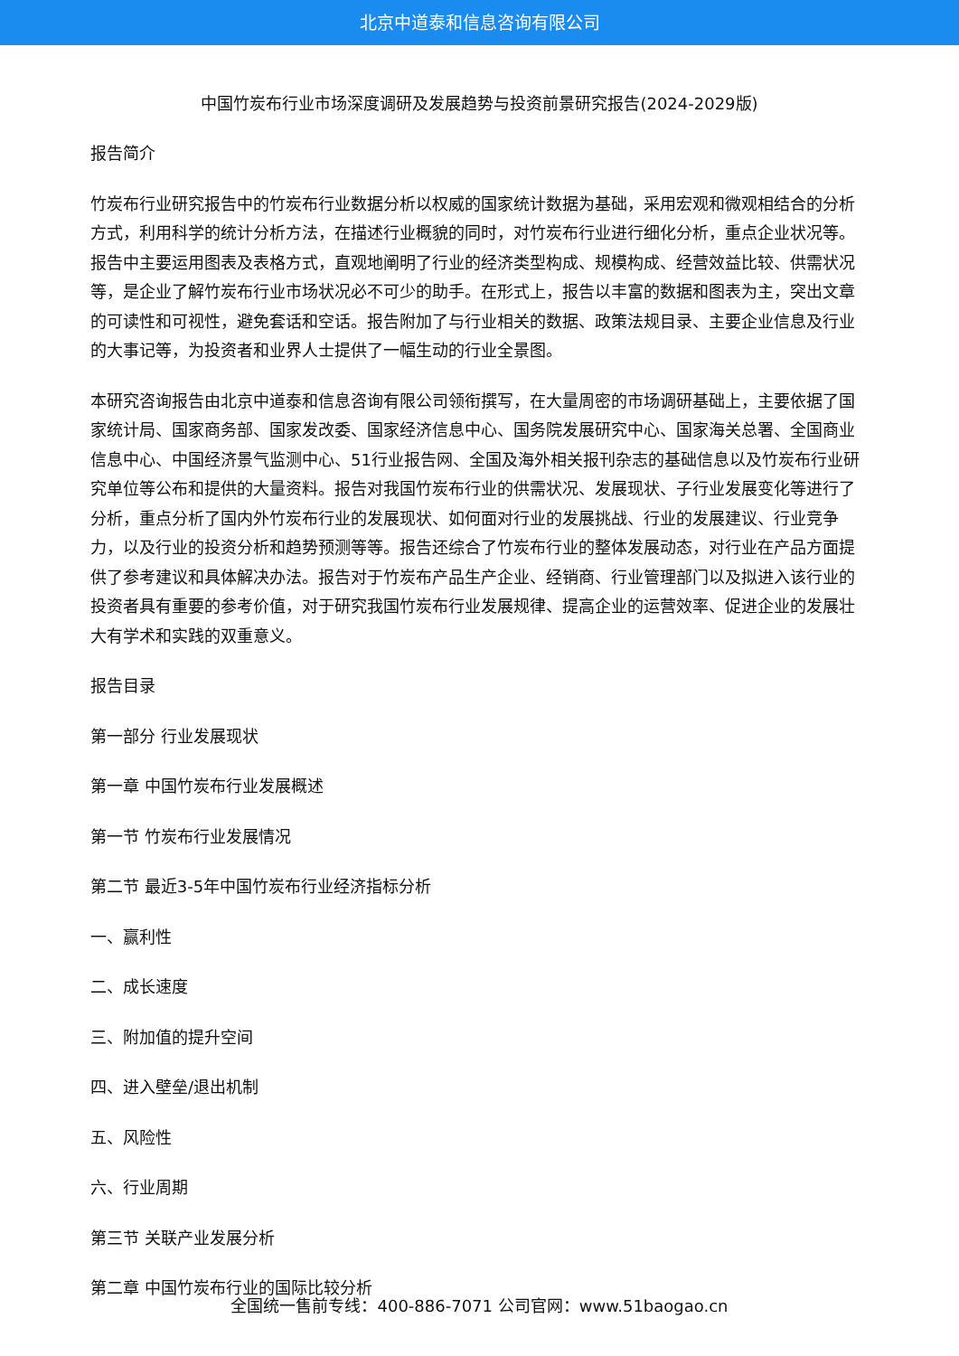北京中道泰和信息咨询有限公司
中国竹炭布行业市场深度调研及发展趋势与投资前景研究报告(2024-2029版)
报告简介
竹炭布行业研究报告中的竹炭布行业数据分析以权威的国家统计数据为基础，采用宏观和微观相结合的分析方式，利用科学的统计分析方法，在描述行业概貌的同时，对竹炭布行业进行细化分析，重点企业状况等。报告中主要运用图表及表格方式，直观地阐明了行业的经济类型构成、规模构成、经营效益比较、供需状况等，是企业了解竹炭布行业市场状况必不可少的助手。在形式上，报告以丰富的数据和图表为主，突出文章的可读性和可视性，避免套话和空话。报告附加了与行业相关的数据、政策法规目录、主要企业信息及行业的大事记等，为投资者和业界人士提供了一幅生动的行业全景图。
本研究咨询报告由北京中道泰和信息咨询有限公司领衔撰写，在大量周密的市场调研基础上，主要依据了国家统计局、国家商务部、国家发改委、国家经济信息中心、国务院发展研究中心、国家海关总署、全国商业信息中心、中国经济景气监测中心、51行业报告网、全国及海外相关报刊杂志的基础信息以及竹炭布行业研究单位等公布和提供的大量资料。报告对我国竹炭布行业的供需状况、发展现状、子行业发展变化等进行了分析，重点分析了国内外竹炭布行业的发展现状、如何面对行业的发展挑战、行业的发展建议、行业竞争力，以及行业的投资分析和趋势预测等等。报告还综合了竹炭布行业的整体发展动态，对行业在产品方面提供了参考建议和具体解决办法。报告对于竹炭布产品生产企业、经销商、行业管理部门以及拟进入该行业的投资者具有重要的参考价值，对于研究我国竹炭布行业发展规律、提高企业的运营效率、促进企业的发展壮大有学术和实践的双重意义。
报告目录
第一部分 行业发展现状
第一章 中国竹炭布行业发展概述
第一节 竹炭布行业发展情况
第二节 最近3-5年中国竹炭布行业经济指标分析
一、赢利性
二、成长速度
三、附加值的提升空间
四、进入壁垒/退出机制
五、风险性
六、行业周期
第三节 关联产业发展分析
第二章 中国竹炭布行业的国际比较分析
全国统一售前专线：400-886-7071 公司官网：www.51baogao.cn